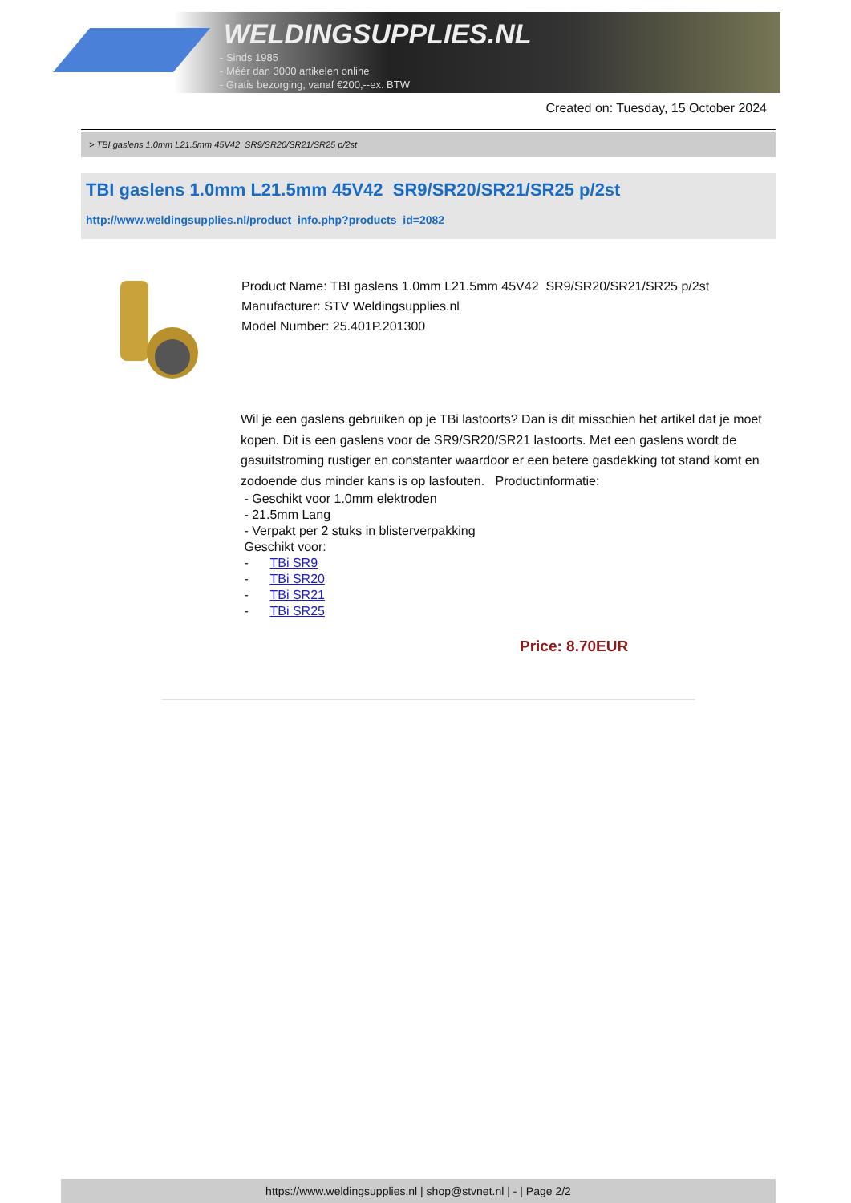WELDINGSUPPLIES.NL
- Sinds 1985
- Méér dan 3000 artikelen online
- Gratis bezorging, vanaf €200,--ex. BTW
Created on: Tuesday, 15 October 2024
> TBI gaslens 1.0mm L21.5mm 45V42 SR9/SR20/SR21/SR25 p/2st
TBI gaslens 1.0mm L21.5mm 45V42 SR9/SR20/SR21/SR25 p/2st
http://www.weldingsupplies.nl/product_info.php?products_id=2082
Product Name: TBI gaslens 1.0mm L21.5mm 45V42 SR9/SR20/SR21/SR25 p/2st
Manufacturer: STV Weldingsupplies.nl
Model Number: 25.401P.201300
Wil je een gaslens gebruiken op je TBi lastoorts? Dan is dit misschien het artikel dat je moet kopen. Dit is een gaslens voor de SR9/SR20/SR21 lastoorts. Met een gaslens wordt de gasuitstroming rustiger en constanter waardoor er een betere gasdekking tot stand komt en zodoende dus minder kans is op lasfouten. Productinformatie:
- Geschikt voor 1.0mm elektroden
- 21.5mm Lang
- Verpakt per 2 stuks in blisterverpakking
Geschikt voor:
- TBi SR9
- TBi SR20
- TBi SR21
- TBi SR25
Price: 8.70EUR
https://www.weldingsupplies.nl | shop@stvnet.nl | - | Page 2/2